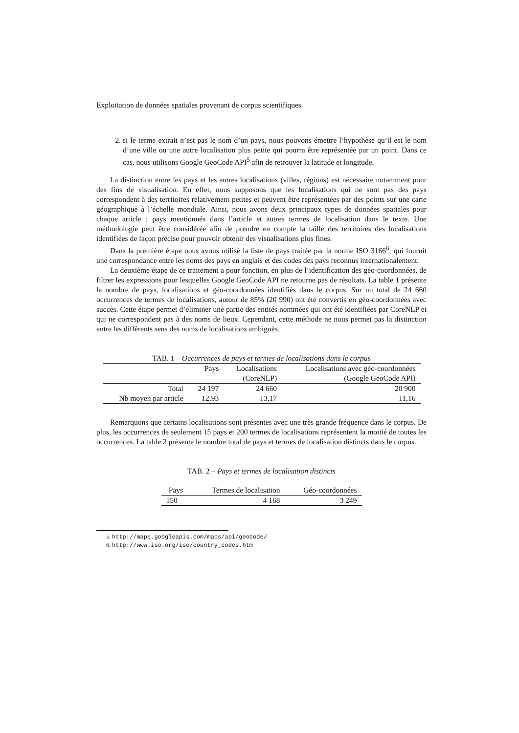Exploitation de données spatiales provenant de corpus scientifiques
2. si le terme extrait n’est pas le nom d’un pays, nous pouvons émettre l’hypothèse qu’il est le nom d’une ville ou une autre localisation plus petite qui pourra être représentée par un point. Dans ce cas, nous utilisons Google GeoCode API<sup>5</sup> afin de retrouver la latitude et longitude.
La distinction entre les pays et les autres localisations (villes, régions) est nécessaire notamment pour des fins de visualisation. En effet, nous supposons que les localisations qui ne sont pas des pays correspondent à des territoires relativement petites et peuvent être représentées par des points sur une carte géographique à l’échelle mondiale. Ainsi, nous avons deux principaux types de données spatiales pour chaque article : pays mentionnés dans l’article et autres termes de localisation dans le texte. Une méthodologie peut être considérée afin de prendre en compte la taille des territoires des localisations identifiées de façon précise pour pouvoir obtenir des visualisations plus fines.
Dans la première étape nous avons utilisé la liste de pays traitée par la norme ISO 3166<sup>6</sup>, qui fournit une correspondance entre les noms des pays en anglais et des codes des pays reconnus internationalement.
La deuxième étape de ce traitement a pour fonction, en plus de l’identification des géo-coordonnées, de filtrer les expressions pour lesquelles Google GeoCode API ne retourne pas de résultats. La table 1 présente le nombre de pays, localisations et géo-coordonnées identifiés dans le corpus. Sur un total de 24 660 occurrences de termes de localisations, autour de 85% (20 990) ont été convertis en géo-coordonnées avec succès. Cette étape permet d’éliminer une partie des entités nommées qui ont été identifiées par CoreNLP et qui ne correspondent pas à des noms de lieux. Cependant, cette méthode ne nous permet pas la distinction entre les différents sens des noms de localisations ambiguës.
TAB. 1 – Occurrences de pays et termes de localisations dans le corpus
| | Pays | Localisations | Localisations avec géo-coordonnées |
| --- | --- | --- | --- |
| | | (CoreNLP) | (Google GeoCode API) |
| Total | 24 197 | 24 660 | 20 900 |
| Nb moyen par article | 12,93 | 13,17 | 11,16 |
Remarquons que certains localisations sont présentes avec une très grande fréquence dans le corpus. De plus, les occurrences de seulement 15 pays et 200 termes de localisations représentent la moitié de toutes les occurrences. La table 2 présente le nombre total de pays et termes de localisation distincts dans le corpus.
TAB. 2 – Pays et termes de localisation distincts
| Pays | Termes de localisation | Géo-coordonnées |
| --- | --- | --- |
| 150 | 4 168 | 3 249 |
5. http://maps.googleapis.com/maps/api/geocode/
6. http://www.iso.org/iso/country_codes.htm